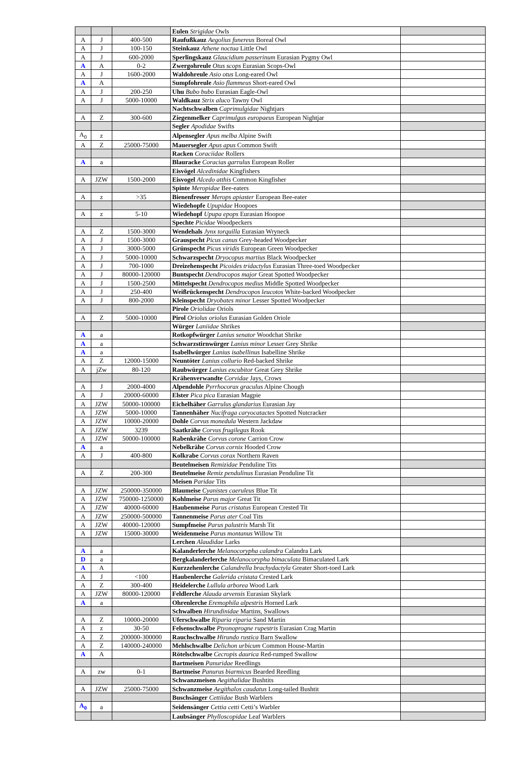| | | | Eulen Strigidae Owls | |
| A | J | 400-500 | Raufußkauz Aegolius funereus Boreal Owl | |
| A | J | 100-150 | Steinkauz Athene noctua Little Owl | |
| A | J | 600-2000 | Sperlingskauz Glaucidium passerinum Eurasian Pygmy Owl | |
| A | A | 0-2 | Zwergohreule Otus scops Eurasian Scops-Owl | |
| A | J | 1600-2000 | Waldohreule Asio otus Long-eared Owl | |
| A | A | | Sumpfohreule Asio flammeus Short-eared Owl | |
| A | J | 200-250 | Uhu Bubo bubo Eurasian Eagle-Owl | |
| A | J | 5000-10000 | Waldkauz Strix aluco Tawny Owl | |
| | | | Nachtschwalben Caprimulgidae Nightjars | |
| A | Z | 300-600 | Ziegenmelker Caprimulgus europaeus European Nightjar | |
| | | | Segler Apodidae Swifts | |
| A<sub>0</sub> | z | | Alpensegler Apus melba Alpine Swift | |
| A | Z | 25000-75000 | Mauersegler Apus apus Common Swift | |
| | | | Racken Coraciidae Rollers | |
| A | a | | Blauracke Coracias garrulus European Roller | |
| | | | Eisvögel Alcedinidae Kingfishers | |
| A | JZW | 1500-2000 | Eisvogel Alcedo atthis Common Kingfisher | |
| | | | Spinte Meropidae Bee-eaters | |
| A | z | >35 | Bienenfresser Merops apiaster European Bee-eater | |
| | | | Wiedehopfe Upupidae Hoopoes | |
| A | z | 5-10 | Wiedehopf Upupa epops Eurasian Hoopoe | |
| | | | Spechte Picidae Woodpeckers | |
| A | Z | 1500-3000 | Wendehals Jynx torquilla Eurasian Wryneck | |
| A | J | 1500-3000 | Grauspecht Picus canus Grey-headed Woodpecker | |
| A | J | 3000-5000 | Grünspecht Picus viridis European Green Woodpecker | |
| A | J | 5000-10000 | Schwarzspecht Dryocopus martius Black Woodpecker | |
| A | J | 700-1000 | Dreizehenspecht Picoides tridactylus Eurasian Three-toed Woodpecker | |
| A | J | 80000-120000 | Buntspecht Dendrocopos major Great Spotted Woodpecker | |
| A | J | 1500-2500 | Mittelspecht Dendrocopos medius Middle Spotted Woodpecker | |
| A | J | 250-400 | Weißrückenspecht Dendrocopos leucotos White-backed Woodpecker | |
| A | J | 800-2000 | Kleinspecht Dryobates minor Lesser Spotted Woodpecker | |
| | | | Pirole Oriolidae Oriols | |
| A | Z | 5000-10000 | Pirol Oriolus oriolus Eurasian Golden Oriole | |
| | | | Würger Laniidae Shrikes | |
| A | a | | Rotkopfwürger Lanius senator Woodchat Shrike | |
| A | a | | Schwarzstirnwürger Lanius minor Lesser Grey Shrike | |
| A | a | | Isabellwürger Lanius isabellinus Isabelline Shrike | |
| A | Z | 12000-15000 | Neuntöter Lanius collurio Red-backed Shrike | |
| A | jZw | 80-120 | Raubwürger Lanius excubitor Great Grey Shrike | |
| | | | Krähenverwandte Corvidae Jays, Crows | |
| A | J | 2000-4000 | Alpendohle Pyrrhocorax graculus Alpine Chough | |
| A | J | 20000-60000 | Elster Pica pica Eurasian Magpie | |
| A | JZW | 50000-100000 | Eichelhäher Garrulus glandarius Eurasian Jay | |
| A | JZW | 5000-10000 | Tannenhäher Nucifraga caryocatactes Spotted Nutcracker | |
| A | JZW | 10000-20000 | Dohle Corvus monedula Western Jackdaw | |
| A | JZW | 3239 | Saatkrähe Corvus frugilegus Rook | |
| A | JZW | 50000-100000 | Rabenkrähe Corvus corone Carrion Crow | |
| A | a | | Nebelkrähe Corvus cornix Hooded Crow | |
| A | J | 400-800 | Kolkrabe Corvus corax Northern Raven | |
| | | | Beutelmeisen Remizidae Penduline Tits | |
| A | Z | 200-300 | Beutelmeise Remiz pendulinus Eurasian Penduline Tit | |
| | | | Meisen Paridae Tits | |
| A | JZW | 250000-350000 | Blaumeise Cyanistes caeruleus Blue Tit | |
| A | JZW | 750000-1250000 | Kohlmeise Parus major Great Tit | |
| A | JZW | 40000-60000 | Haubenmeise Parus cristatus European Crested Tit | |
| A | JZW | 250000-500000 | Tannenmeise Parus ater Coal Tits | |
| A | JZW | 40000-120000 | Sumpfmeise Parus palustris Marsh Tit | |
| A | JZW | 15000-30000 | Weidenmeise Parus montanus Willow Tit | |
| | | | Lerchen Alaudidae Larks | |
| A | a | | Kalanderlerche Melanocorypha calandra Calandra Lark | |
| D | a | | Bergkalanderlerche Melanocorypha bimaculata Bimaculated Lark | |
| A | A | | Kurzzehenlerche Calandrella brachydactyla Greater Short-toed Lark | |
| A | J | <100 | Haubenlerche Galerida cristata Crested Lark | |
| A | Z | 300-400 | Heidelerche Lullula arborea Wood Lark | |
| A | JZW | 80000-120000 | Feldlerche Alauda arvensis Eurasian Skylark | |
| A | a | | Ohrenlerche Eremophila alpestris Horned Lark | |
| | | | Schwalben Hirundinidae Martins, Swallows | |
| A | Z | 10000-20000 | Uferschwalbe Riparia riparia Sand Martin | |
| A | z | 30-50 | Felsenschwalbe Ptyonoprogne rupestris Eurasian Crag Martin | |
| A | Z | 200000-300000 | Rauchschwalbe Hirundo rustica Barn Swallow | |
| A | Z | 140000-240000 | Mehlschwalbe Delichon urbicum Common House-Martin | |
| A | A | | Rötelschwalbe Cecropis daurica Red-rumped Swallow | |
| | | | Bartmeisen Panuridae Reedlings | |
| A | zw | 0-1 | Bartmeise Panurus biarmicus Bearded Reedling | |
| | | | Schwanzmeisen Aegithalidae Bushtits | |
| A | JZW | 25000-75000 | Schwanzmeise Aegithalos caudatus Long-tailed Bushtit | |
| | | | Buschsänger Cettiidae Bush Warblers | |
| A<sub>0</sub> | a | | Seidensänger Cettia cetti Cetti’s Warbler | |
| | | | Laubsänger Phylloscopidae Leaf Warblers | |